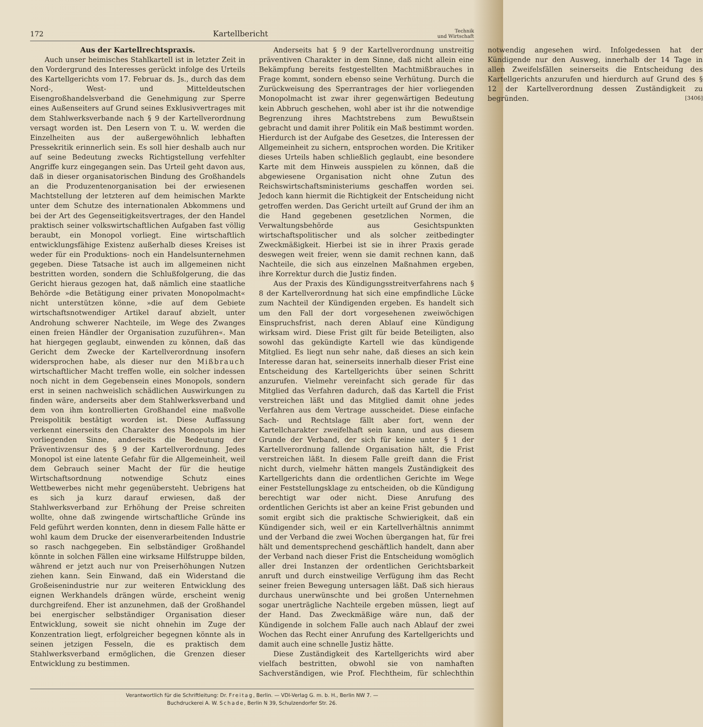172 Kartellbericht Technik
und Wirtschaft
Aus der Kartellrechtspraxis.
Auch unser heimisches Stahlkartell ist in letzter Zeit in den Vordergrund des Interesses gerückt infolge des Urteils des Kartellgerichts vom 17. Februar ds. Js., durch das dem Nord-, West- und Mitteldeutschen Eisengroßhandelsverband die Genehmigung zur Sperre eines Außenseiters auf Grund seines Exklusivvertrages mit dem Stahlwerksverbande nach § 9 der Kartellverordnung versagt worden ist. Den Lesern von T. u. W. werden die Einzelheiten aus der außergewöhnlich lebhaften Pressekritik erinnerlich sein. Es soll hier deshalb auch nur auf seine Bedeutung zwecks Richtigstellung verfehlter Angriffe kurz eingegangen sein. Das Urteil geht davon aus, daß in dieser organisatorischen Bindung des Großhandels an die Produzentenorganisation bei der erwiesenen Machtstellung der letzteren auf dem heimischen Markte unter dem Schutze des internationalen Abkommens und bei der Art des Gegenseitigkeitsvertrages, der den Handel praktisch seiner volkswirtschaftlichen Aufgaben fast völlig beraubt, ein Monopol vorliegt. Eine wirtschaftlich entwicklungsfähige Existenz außerhalb dieses Kreises ist weder für ein Produktions- noch ein Handelsunternehmen gegeben. Diese Tatsache ist auch im allgemeinen nicht bestritten worden, sondern die Schlußfolgerung, die das Gericht hieraus gezogen hat, daß nämlich eine staatliche Behörde »die Betätigung einer privaten Monopolmacht« nicht unterstützen könne, »die auf dem Gebiete wirtschaftsnotwendiger Artikel darauf abzielt, unter Androhung schwerer Nachteile, im Wege des Zwanges einen freien Händler der Organisation zuzuführen«. Man hat hiergegen geglaubt, einwenden zu können, daß das Gericht dem Zwecke der Kartellverordnung insofern widersprochen habe, als dieser nur den Mißbrauch wirtschaftlicher Macht treffen wolle, ein solcher indessen noch nicht in dem Gegebensein eines Monopols, sondern erst in seinen nachweislich schädlichen Auswirkungen zu finden wäre, anderseits aber dem Stahlwerksverband und dem von ihm kontrollierten Großhandel eine maßvolle Preispolitik bestätigt worden ist. Diese Auffassung verkennt einerseits den Charakter des Monopols im hier vorliegenden Sinne, anderseits die Bedeutung der Präventivzensur des § 9 der Kartellverordnung. Jedes Monopol ist eine latente Gefahr für die Allgemeinheit, weil dem Gebrauch seiner Macht der für die heutige Wirtschaftsordnung notwendige Schutz eines Wettbewerbes nicht mehr gegenübersteht. Uebrigens hat es sich ja kurz darauf erwiesen, daß der Stahlwerksverband zur Erhöhung der Preise schreiten wollte, ohne daß zwingende wirtschaftliche Gründe ins Feld geführt werden konnten, denn in diesem Falle hätte er wohl kaum dem Drucke der eisenverarbeitenden Industrie so rasch nachgegeben. Ein selbständiger Großhandel könnte in solchen Fällen eine wirksame Hilfstruppe bilden, während er jetzt auch nur von Preiserhöhungen Nutzen ziehen kann. Sein Einwand, daß ein Widerstand die Großeisenindustrie nur zur weiteren Entwicklung des eignen Werkhandels drängen würde, erscheint wenig durchgreifend. Eher ist anzunehmen, daß der Großhandel bei energischer selbständiger Organisation dieser Entwicklung, soweit sie nicht ohnehin im Zuge der Konzentration liegt, erfolgreicher begegnen könnte als in seinen jetzigen Fesseln, die es praktisch dem Stahlwerksverband ermöglichen, die Grenzen dieser Entwicklung zu bestimmen.
Anderseits hat § 9 der Kartellverordnung unstreitig präventiven Charakter in dem Sinne, daß nicht allein eine Bekämpfung bereits festgestellten Machtmißbrauches in Frage kommt, sondern ebenso seine Verhütung. Durch die Zurückweisung des Sperrantrages der hier vorliegenden Monopolmacht ist zwar ihrer gegenwärtigen Bedeutung kein Abbruch geschehen, wohl aber ist ihr die notwendige Begrenzung ihres Machtstrebens zum Bewußtsein gebracht und damit ihrer Politik ein Maß bestimmt worden. Hierdurch ist der Aufgabe des Gesetzes, die Interessen der Allgemeinheit zu sichern, entsprochen worden. Die Kritiker dieses Urteils haben schließlich geglaubt, eine besondere Karte mit dem Hinweis ausspielen zu können, daß die abgewiesene Organisation nicht ohne Zutun des Reichswirtschaftsministeriums geschaffen worden sei. Jedoch kann hiermit die Richtigkeit der Entscheidung nicht getroffen werden. Das Gericht urteilt auf Grund der ihm an die Hand gegebenen gesetzlichen Normen, die Verwaltungsbehörde aus Gesichtspunkten wirtschaftspolitischer und als solcher zeitbedingter Zweckmäßigkeit. Hierbei ist sie in ihrer Praxis gerade deswegen weit freier, wenn sie damit rechnen kann, daß Nachteile, die sich aus einzelnen Maßnahmen ergeben, ihre Korrektur durch die Justiz finden.
Aus der Praxis des Kündigungsstreitverfahrens nach § 8 der Kartellverordnung hat sich eine empfindliche Lücke zum Nachteil der Kündigenden ergeben. Es handelt sich um den Fall der dort vorgesehenen zweiwöchigen Einspruchsfrist, nach deren Ablauf eine Kündigung wirksam wird. Diese Frist gilt für beide Beteiligten, also sowohl das gekündigte Kartell wie das kündigende Mitglied. Es liegt nun sehr nahe, daß dieses an sich kein Interesse daran hat, seinerseits innerhalb dieser Frist eine Entscheidung des Kartellgerichts über seinen Schritt anzurufen. Vielmehr vereinfacht sich gerade für das Mitglied das Verfahren dadurch, daß das Kartell die Frist verstreichen läßt und das Mitglied damit ohne jedes Verfahren aus dem Vertrage ausscheidet. Diese einfache Sach- und Rechtslage fällt aber fort, wenn der Kartellcharakter zweifelhaft sein kann, und aus diesem Grunde der Verband, der sich für keine unter § 1 der Kartellverordnung fallende Organisation hält, die Frist verstreichen läßt. In diesem Falle greift dann die Frist nicht durch, vielmehr hätten mangels Zuständigkeit des Kartellgerichts dann die ordentlichen Gerichte im Wege einer Feststellungsklage zu entscheiden, ob die Kündigung berechtigt war oder nicht. Diese Anrufung des ordentlichen Gerichts ist aber an keine Frist gebunden und somit ergibt sich die praktische Schwierigkeit, daß ein Kündigender sich, weil er ein Kartellverhältnis annimmt und der Verband die zwei Wochen übergangen hat, für frei hält und dementsprechend geschäftlich handelt, dann aber der Verband nach dieser Frist die Entscheidung womöglich aller drei Instanzen der ordentlichen Gerichtsbarkeit anruft und durch einstweilige Verfügung ihm das Recht seiner freien Bewegung untersagen läßt. Daß sich hieraus durchaus unerwünschte und bei großen Unternehmen sogar unerträgliche Nachteile ergeben müssen, liegt auf der Hand. Das Zweckmäßige wäre nun, daß der Kündigende in solchem Falle auch nach Ablauf der zwei Wochen das Recht einer Anrufung des Kartellgerichts und damit auch eine schnelle Justiz hätte.
Diese Zuständigkeit des Kartellgerichts wird aber vielfach bestritten, obwohl sie von namhaften Sachverständigen, wie Prof. Flechtheim, für schlechthin notwendig angesehen wird. Infolgedessen hat der Kündigende nur den Ausweg, innerhalb der 14 Tage in allen Zweifelsfällen seinerseits die Entscheidung des Kartellgerichts anzurufen und hierdurch auf Grund des § 12 der Kartellverordnung dessen Zuständigkeit zu begründen. [3406]
Verantwortlich für die Schriftleitung: Dr. Freitag, Berlin. — VDI-Verlag G. m. b. H., Berlin NW 7. —
Buchdruckerei A. W. Schade, Berlin N 39, Schulzendorfer Str. 26.